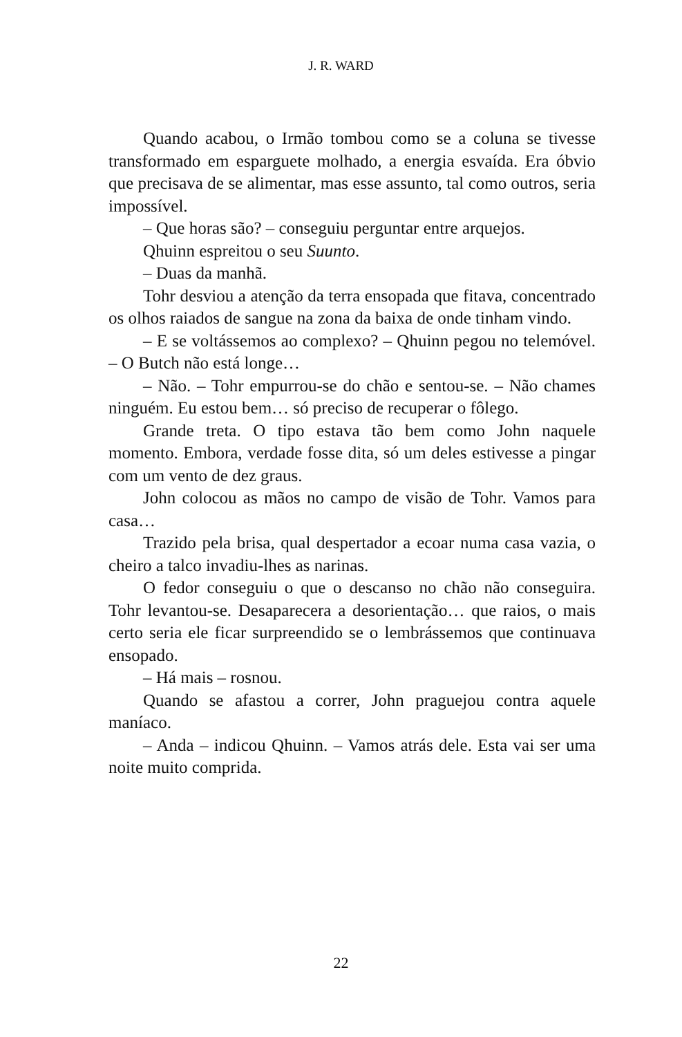J. R. WARD
Quando acabou, o Irmão tombou como se a coluna se tivesse transformado em esparguete molhado, a energia esvaída. Era óbvio que precisava de se alimentar, mas esse assunto, tal como outros, seria impossível.
– Que horas são? – conseguiu perguntar entre arquejos.
Qhuinn espreitou o seu Suunto.
– Duas da manhã.
Tohr desviou a atenção da terra ensopada que fitava, concentrado os olhos raiados de sangue na zona da baixa de onde tinham vindo.
– E se voltássemos ao complexo? – Qhuinn pegou no telemóvel. – O Butch não está longe…
– Não. – Tohr empurrou-se do chão e sentou-se. – Não chames ninguém. Eu estou bem… só preciso de recuperar o fôlego.
Grande treta. O tipo estava tão bem como John naquele momento. Embora, verdade fosse dita, só um deles estivesse a pingar com um vento de dez graus.
John colocou as mãos no campo de visão de Tohr. Vamos para casa…
Trazido pela brisa, qual despertador a ecoar numa casa vazia, o cheiro a talco invadiu-lhes as narinas.
O fedor conseguiu o que o descanso no chão não conseguira. Tohr levantou-se. Desaparecera a desorientação… que raios, o mais certo seria ele ficar surpreendido se o lembrássemos que continuava ensopado.
– Há mais – rosnou.
Quando se afastou a correr, John praguejou contra aquele maníaco.
– Anda – indicou Qhuinn. – Vamos atrás dele. Esta vai ser uma noite muito comprida.
22